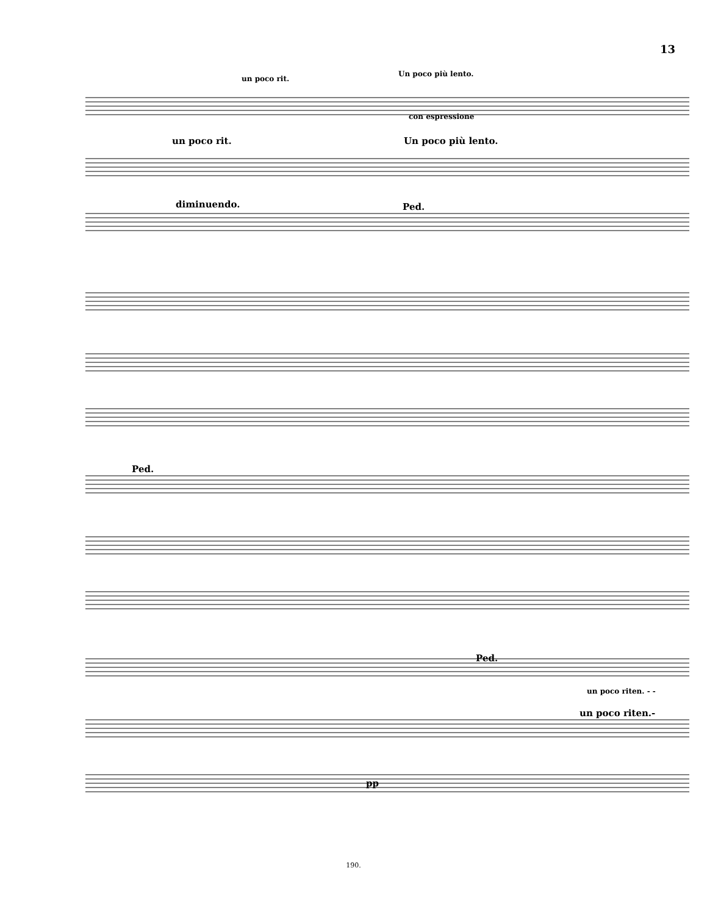13
un poco rit.
Un poco più lento.
con espressione
un poco rit. Un poco più lento.
diminuendo. Ped.
Ped.
Ped.
un poco riten. - -
un poco riten.-
pp
190.